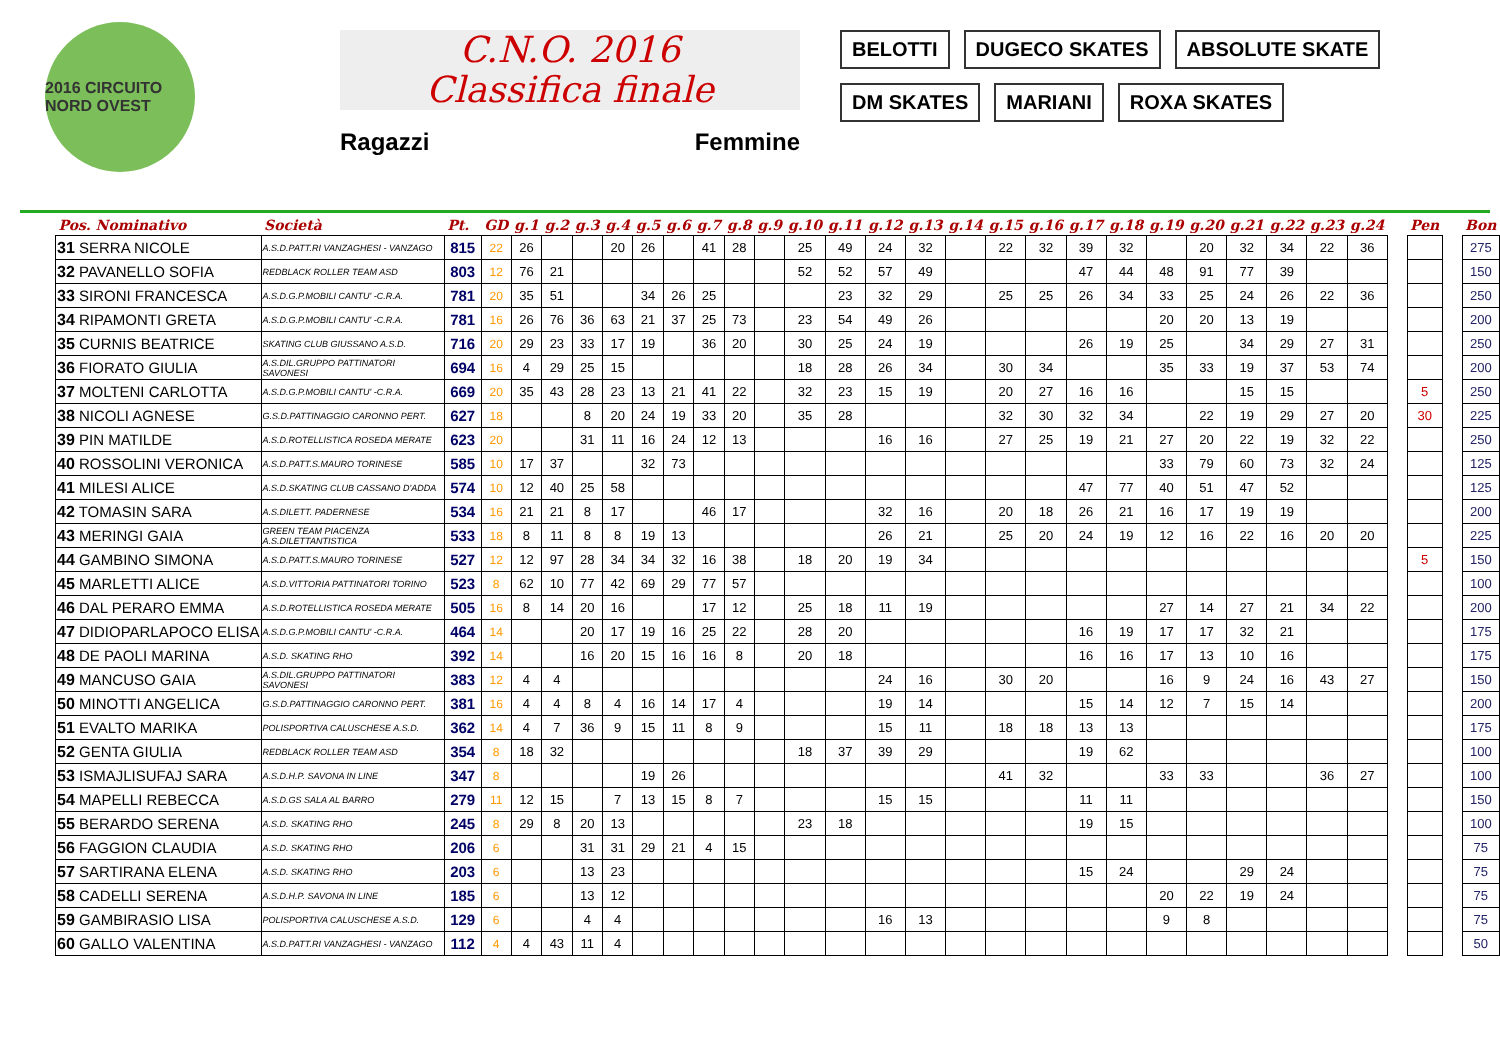2016 CIRCUITO NORD OVEST
C.N.O. 2016
Classifica finale
Ragazzi Femmine
BELOTTI
DUGECO SKATES
ABSOLUTE SKATE
DM SKATES
MARIANI
ROXA SKATES
| Pos. Nominativo | Società | Pt. | GD | g.1 | g.2 | g.3 | g.4 | g.5 | g.6 | g.7 | g.8 | g.9 | g.10 | g.11 | g.12 | g.13 | g.14 | g.15 | g.16 | g.17 | g.18 | g.19 | g.20 | g.21 | g.22 | g.23 | g.24 | | Pen | | Bon |
| --- | --- | --- | --- | --- | --- | --- | --- | --- | --- | --- | --- | --- | --- | --- | --- | --- | --- | --- | --- | --- | --- | --- | --- | --- | --- | --- | --- | --- | --- | --- | --- |
| 31 SERRA NICOLE | A.S.D.PATT.RI VANZAGHESI - VANZAGO | 815 | 22 | 26 | | | 20 | 26 | | 41 | 28 | | 25 | 49 | 24 | 32 | | 22 | 32 | 39 | 32 | | 20 | 32 | 34 | 22 | 36 | | | | 275 |
| 32 PAVANELLO SOFIA | REDBLACK ROLLER TEAM ASD | 803 | 12 | 76 | 21 | | | | | | | | 52 | 52 | 57 | 49 | | | | 47 | 44 | 48 | 91 | 77 | 39 | | | | | | 150 |
| 33 SIRONI FRANCESCA | A.S.D.G.P.MOBILI CANTU' -C.R.A. | 781 | 20 | 35 | 51 | | | 34 | 26 | 25 | | | | 23 | 32 | 29 | | 25 | 25 | 26 | 34 | 33 | 25 | 24 | 26 | 22 | 36 | | | | 250 |
| 34 RIPAMONTI GRETA | A.S.D.G.P.MOBILI CANTU' -C.R.A. | 781 | 16 | 26 | 76 | 36 | 63 | 21 | 37 | 25 | 73 | | 23 | 54 | 49 | 26 | | | | | | 20 | 20 | 13 | 19 | | | | | | 200 |
| 35 CURNIS BEATRICE | SKATING CLUB GIUSSANO A.S.D. | 716 | 20 | 29 | 23 | 33 | 17 | 19 | | 36 | 20 | | 30 | 25 | 24 | 19 | | | | 26 | 19 | 25 | | 34 | 29 | 27 | 31 | | | | 250 |
| 36 FIORATO GIULIA | A.S.DIL.GRUPPO PATTINATORI SAVONESI | 694 | 16 | 4 | 29 | 25 | 15 | | | | | | 18 | 28 | 26 | 34 | | 30 | 34 | | | 35 | 33 | 19 | 37 | 53 | 74 | | | | 200 |
| 37 MOLTENI CARLOTTA | A.S.D.G.P.MOBILI CANTU' -C.R.A. | 669 | 20 | 35 | 43 | 28 | 23 | 13 | 21 | 41 | 22 | | 32 | 23 | 15 | 19 | | 20 | 27 | 16 | 16 | | | 15 | 15 | | | | 5 | | 250 |
| 38 NICOLI AGNESE | G.S.D.PATTINAGGIO CARONNO PERT. | 627 | 18 | | | 8 | 20 | 24 | 19 | 33 | 20 | | 35 | 28 | | | | 32 | 30 | 32 | 34 | | 22 | 19 | 29 | 27 | 20 | | 30 | | 225 |
| 39 PIN MATILDE | A.S.D.ROTELLISTICA ROSEDA MERATE | 623 | 20 | | | 31 | 11 | 16 | 24 | 12 | 13 | | | | 16 | 16 | | 27 | 25 | 19 | 21 | 27 | 20 | 22 | 19 | 32 | 22 | | | | 250 |
| 40 ROSSOLINI VERONICA | A.S.D.PATT.S.MAURO TORINESE | 585 | 10 | 17 | 37 | | | 32 | 73 | | | | | | | | | | | | | 33 | 79 | 60 | 73 | 32 | 24 | | | | 125 |
| 41 MILESI ALICE | A.S.D.SKATING CLUB CASSANO D'ADDA | 574 | 10 | 12 | 40 | 25 | 58 | | | | | | | | | | | | | 47 | 77 | 40 | 51 | 47 | 52 | | | | | | 125 |
| 42 TOMASIN SARA | A.S.DILETT. PADERNESE | 534 | 16 | 21 | 21 | 8 | 17 | | | 46 | 17 | | | | 32 | 16 | | 20 | 18 | 26 | 21 | 16 | 17 | 19 | 19 | | | | | | 200 |
| 43 MERINGI GAIA | GREEN TEAM PIACENZA A.S.DILETTANTISTICA | 533 | 18 | 8 | 11 | 8 | 8 | 19 | 13 | | | | | | 26 | 21 | | 25 | 20 | 24 | 19 | 12 | 16 | 22 | 16 | 20 | 20 | | | | 225 |
| 44 GAMBINO SIMONA | A.S.D.PATT.S.MAURO TORINESE | 527 | 12 | 12 | 97 | 28 | 34 | 34 | 32 | 16 | 38 | | 18 | 20 | 19 | 34 | | | | | | | | | | | | | 5 | | 150 |
| 45 MARLETTI ALICE | A.S.D.VITTORIA PATTINATORI TORINO | 523 | 8 | 62 | 10 | 77 | 42 | 69 | 29 | 77 | 57 | | | | | | | | | | | | | | | | | | | | 100 |
| 46 DAL PERARO EMMA | A.S.D.ROTELLISTICA ROSEDA MERATE | 505 | 16 | 8 | 14 | 20 | 16 | | | 17 | 12 | | 25 | 18 | 11 | 19 | | | | | | 27 | 14 | 27 | 21 | 34 | 22 | | | | 200 |
| 47 DIDIOPARLAPOCO ELISA | A.S.D.G.P.MOBILI CANTU' -C.R.A. | 464 | 14 | | | 20 | 17 | 19 | 16 | 25 | 22 | | 28 | 20 | | | | | | 16 | 19 | 17 | 17 | 32 | 21 | | | | | | 175 |
| 48 DE PAOLI MARINA | A.S.D. SKATING RHO | 392 | 14 | | | 16 | 20 | 15 | 16 | 16 | 8 | | 20 | 18 | | | | | | 16 | 16 | 17 | 13 | 10 | 16 | | | | | | 175 |
| 49 MANCUSO GAIA | A.S.DIL.GRUPPO PATTINATORI SAVONESI | 383 | 12 | 4 | 4 | | | | | | | | | | 24 | 16 | | 30 | 20 | | | 16 | 9 | 24 | 16 | 43 | 27 | | | | 150 |
| 50 MINOTTI ANGELICA | G.S.D.PATTINAGGIO CARONNO PERT. | 381 | 16 | 4 | 4 | 8 | 4 | 16 | 14 | 17 | 4 | | | | 19 | 14 | | | | 15 | 14 | 12 | 7 | 15 | 14 | | | | | | 200 |
| 51 EVALTO MARIKA | POLISPORTIVA CALUSCHESE A.S.D. | 362 | 14 | 4 | 7 | 36 | 9 | 15 | 11 | 8 | 9 | | | | 15 | 11 | | 18 | 18 | 13 | 13 | | | | | | | | | | 175 |
| 52 GENTA GIULIA | REDBLACK ROLLER TEAM ASD | 354 | 8 | 18 | 32 | | | | | | | | 18 | 37 | 39 | 29 | | | | 19 | 62 | | | | | | | | | | 100 |
| 53 ISMAJLISUFAJ SARA | A.S.D.H.P. SAVONA IN LINE | 347 | 8 | | | | | 19 | 26 | | | | | | | | | 41 | 32 | | | 33 | 33 | | | 36 | 27 | | | | 100 |
| 54 MAPELLI REBECCA | A.S.D.GS SALA AL BARRO | 279 | 11 | 12 | 15 | | 7 | 13 | 15 | 8 | 7 | | | | 15 | 15 | | | | 11 | 11 | | | | | | | | | | 150 |
| 55 BERARDO SERENA | A.S.D. SKATING RHO | 245 | 8 | 29 | 8 | 20 | 13 | | | | | | 23 | 18 | | | | | | 19 | 15 | | | | | | | | | | 100 |
| 56 FAGGION CLAUDIA | A.S.D. SKATING RHO | 206 | 6 | | | 31 | 31 | 29 | 21 | 4 | 15 | | | | | | | | | | | | | | | | | | | | 75 |
| 57 SARTIRANA ELENA | A.S.D. SKATING RHO | 203 | 6 | | | 13 | 23 | | | | | | | | | | | | | 15 | 24 | | | 29 | 24 | | | | | | 75 |
| 58 CADELLI SERENA | A.S.D.H.P. SAVONA IN LINE | 185 | 6 | | | 13 | 12 | | | | | | | | | | | | | | | 20 | 22 | 19 | 24 | | | | | | 75 |
| 59 GAMBIRASIO LISA | POLISPORTIVA CALUSCHESE A.S.D. | 129 | 6 | | | 4 | 4 | | | | | | | | 16 | 13 | | | | | | 9 | 8 | | | | | | | | 75 |
| 60 GALLO VALENTINA | A.S.D.PATT.RI VANZAGHESI - VANZAGO | 112 | 4 | 4 | 43 | 11 | 4 | | | | | | | | | | | | | | | | | | | | | | | | 50 |